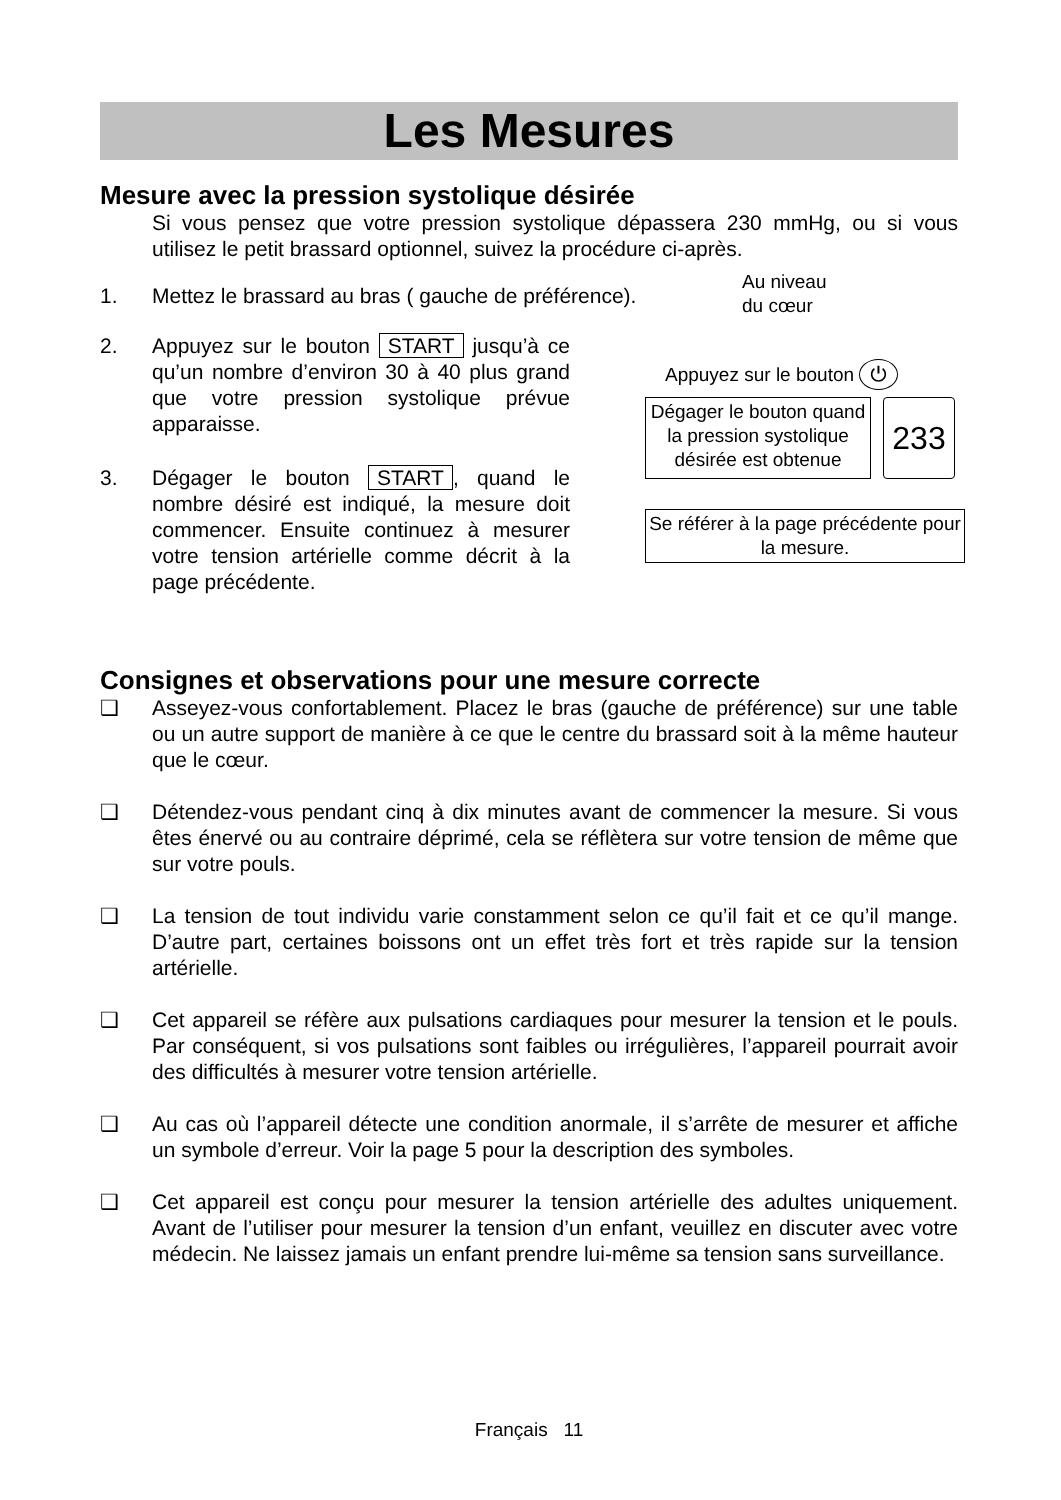Les Mesures
Mesure avec la pression systolique désirée
Si vous pensez que votre pression systolique dépassera 230 mmHg, ou si vous utilisez le petit brassard optionnel, suivez la procédure ci-après.
1. Mettez le brassard au bras ( gauche de préférence).
2. Appuyez sur le bouton START jusqu’à ce qu’un nombre d’environ 30 à 40 plus grand que votre pression systolique prévue apparaisse.
3. Dégager le bouton START, quand le nombre désiré est indiqué, la mesure doit commencer. Ensuite continuez à mesurer votre tension artérielle comme décrit à la page précédente.
Au niveau
du cœur
Appuyez sur le bouton ⏻
Dégager le bouton quand la pression systolique désirée est obtenue
233
Se référer à la page précédente pour la mesure.
Consignes et observations pour une mesure correcte
❑ Asseyez-vous confortablement. Placez le bras (gauche de préférence) sur une table ou un autre support de manière à ce que le centre du brassard soit à la même hauteur que le cœur.
❑ Détendez-vous pendant cinq à dix minutes avant de commencer la mesure. Si vous êtes énervé ou au contraire déprimé, cela se réflètera sur votre tension de même que sur votre pouls.
❑ La tension de tout individu varie constamment selon ce qu’il fait et ce qu’il mange. D’autre part, certaines boissons ont un effet très fort et très rapide sur la tension artérielle.
❑ Cet appareil se réfère aux pulsations cardiaques pour mesurer la tension et le pouls. Par conséquent, si vos pulsations sont faibles ou irrégulières, l’appareil pourrait avoir des difficultés à mesurer votre tension artérielle.
❑ Au cas où l’appareil détecte une condition anormale, il s’arrête de mesurer et affiche un symbole d’erreur. Voir la page 5 pour la description des symboles.
❑ Cet appareil est conçu pour mesurer la tension artérielle des adultes uniquement. Avant de l’utiliser pour mesurer la tension d’un enfant, veuillez en discuter avec votre médecin. Ne laissez jamais un enfant prendre lui-même sa tension sans surveillance.
Français 11